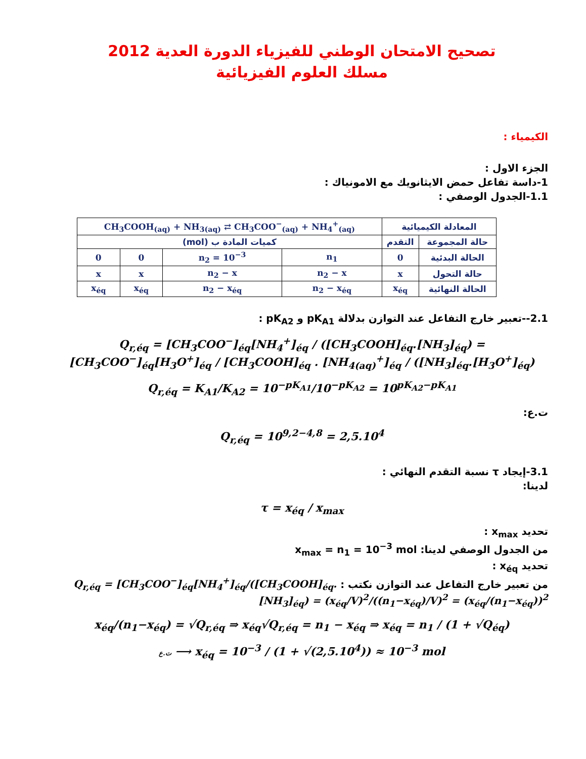تصحيح الامتحان الوطني للفيزياء الدورة العدية 2012
مسلك العلوم الفيزيائية
الكيمياء :
الجزء الاول :
1-داسة تفاعل حمض الايثانويك مع الامونياك :
1.1-الجدول الوصفي :
| المعادلة الكيميائية | | CH<sub>3</sub>COOH<sub>(aq)</sub> + NH<sub>3(aq)</sub> ⇄ CH<sub>3</sub>COO<sup>−</sup><sub>(aq)</sub> + NH<sub>4</sub><sup>+</sup><sub>(aq)</sub> | | | |
| حالة المجموعة | التقدم | كميات المادة ب (mol) | | | |
| الحالة البدئية | 0 | n<sub>1</sub> | n<sub>2</sub> = 10<sup>−3</sup> | 0 | 0 |
| حالة التحول | x | n<sub>2</sub> − x | n<sub>2</sub> − x | x | x |
| الحالة النهائية | x<sub>éq</sub> | n<sub>2</sub> − x<sub>éq</sub> | n<sub>2</sub> − x<sub>éq</sub> | x<sub>éq</sub> | x<sub>éq</sub> |
2.1--تعبير خارج التفاعل عند التوازن بدلالة pK<sub>A1</sub> و pK<sub>A2</sub> :
Q<sub>r,éq</sub> = [CH<sub>3</sub>COO<sup>−</sup>]<sub>éq</sub>[NH<sub>4</sub><sup>+</sup>]<sub>éq</sub> / ([CH<sub>3</sub>COOH]<sub>éq</sub>.[NH<sub>3</sub>]<sub>éq</sub>) = [CH<sub>3</sub>COO<sup>−</sup>]<sub>éq</sub>[H<sub>3</sub>O<sup>+</sup>]<sub>éq</sub> / [CH<sub>3</sub>COOH]<sub>éq</sub> . [NH<sub>4(aq)</sub><sup>+</sup>]<sub>éq</sub> / ([NH<sub>3</sub>]<sub>éq</sub>.[H<sub>3</sub>O<sup>+</sup>]<sub>éq</sub>)
Q<sub>r,éq</sub> = K<sub>A1</sub>/K<sub>A2</sub> = 10<sup>−pK<sub>A1</sub></sup>/10<sup>−pK<sub>A2</sub></sup> = 10<sup>pK<sub>A2</sub>−pK<sub>A1</sub></sup>
ت.ع:
Q<sub>r,éq</sub> = 10<sup>9,2−4,8</sup> = 2,5.10<sup>4</sup>
3.1-إيجاد τ نسبة التقدم النهائي :
لدينا:
τ = x<sub>éq</sub> / x<sub>max</sub>
تحديد x<sub>max</sub> :
من الجدول الوصفي لدينا: x<sub>max</sub> = n<sub>1</sub> = 10<sup>−3</sup> mol
تحديد x<sub>éq</sub> :
من تعبير خارج التفاعل عند التوازن نكتب : Q<sub>r,éq</sub> = [CH<sub>3</sub>COO<sup>−</sup>]<sub>éq</sub>[NH<sub>4</sub><sup>+</sup>]<sub>éq</sub>/([CH<sub>3</sub>COOH]<sub>éq</sub>.[NH<sub>3</sub>]<sub>éq</sub>) = (x<sub>éq</sub>/V)<sup>2</sup>/((n<sub>1</sub>−x<sub>éq</sub>)/V)<sup>2</sup> = (x<sub>éq</sub>/(n<sub>1</sub>−x<sub>éq</sub>))<sup>2</sup>
x<sub>éq</sub>/(n<sub>1</sub>−x<sub>éq</sub>) = √Q<sub>r,éq</sub> ⇒ x<sub>éq</sub>√Q<sub>r,éq</sub> = n<sub>1</sub> − x<sub>éq</sub> ⇒ x<sub>éq</sub> = n<sub>1</sub> / (1 + √Q<sub>éq</sub>)
ت.ع ⟶ x<sub>éq</sub> = 10<sup>−3</sup> / (1 + √(2,5.10<sup>4</sup>)) ≈ 10<sup>−3</sup> mol